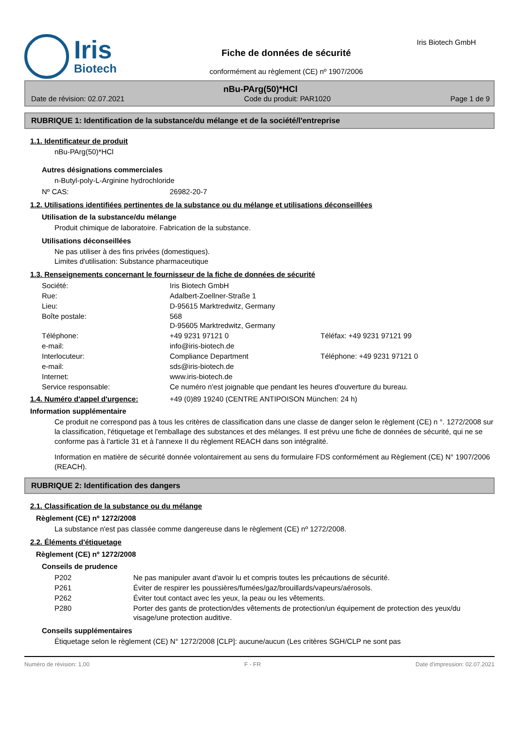Iris
Biotech
Fiche de données de sécurité
conformément au règlement (CE) nº 1907/2006
Iris Biotech GmbH
nBu-PArg(50)*HCl
Date de révision: 02.07.2021 Code du produit: PAR1020 Page 1 de 9
RUBRIQUE 1: Identification de la substance/du mélange et de la société/l'entreprise
1.1. Identificateur de produit
nBu-PArg(50)*HCl
Autres désignations commerciales
n-Butyl-poly-L-Arginine hydrochloride
| Nº CAS: | 26982-20-7 |
1.2. Utilisations identifiées pertinentes de la substance ou du mélange et utilisations déconseillées
Utilisation de la substance/du mélange
Produit chimique de laboratoire. Fabrication de la substance.
Utilisations déconseillées
Ne pas utiliser à des fins privées (domestiques).
Limites d'utilisation: Substance pharmaceutique
1.3. Renseignements concernant le fournisseur de la fiche de données de sécurité
| Société: | Iris Biotech GmbH | |
| Rue: | Adalbert-Zoellner-Straße 1 | |
| Lieu: | D-95615 Marktredwitz, Germany | |
| Boîte postale: | 568 D-95605 Marktredwitz, Germany | |
| Téléphone: | +49 9231 97121 0 | Téléfax: +49 9231 97121 99 |
| e-mail: | info@iris-biotech.de | |
| Interlocuteur: | Compliance Department | Téléphone: +49 9231 97121 0 |
| e-mail: | sds@iris-biotech.de | |
| Internet: | www.iris-biotech.de | |
| Service responsable: | Ce numéro n'est joignable que pendant les heures d'ouverture du bureau. | |
1.4. Numéro d'appel d'urgence: +49 (0)89 19240 (CENTRE ANTIPOISON München: 24 h)
Information supplémentaire
Ce produit ne correspond pas à tous les critères de classification dans une classe de danger selon le règlement (CE) n °. 1272/2008 sur la classification, l'étiquetage et l'emballage des substances et des mélanges. Il est prévu une fiche de données de sécurité, qui ne se conforme pas à l'article 31 et à l'annexe II du règlement REACH dans son intégralité.
Information en matière de sécurité donnée volontairement au sens du formulaire FDS conformément au Règlement (CE) N° 1907/2006 (REACH).
RUBRIQUE 2: Identification des dangers
2.1. Classification de la substance ou du mélange
Règlement (CE) nº 1272/2008
La substance n'est pas classée comme dangereuse dans le règlement (CE) nº 1272/2008.
2.2. Éléments d'étiquetage
Règlement (CE) nº 1272/2008
Conseils de prudence
| P202 | Ne pas manipuler avant d'avoir lu et compris toutes les précautions de sécurité. |
| P261 | Éviter de respirer les poussières/fumées/gaz/brouillards/vapeurs/aérosols. |
| P262 | Éviter tout contact avec les yeux, la peau ou les vêtements. |
| P280 | Porter des gants de protection/des vêtements de protection/un équipement de protection des yeux/du visage/une protection auditive. |
Conseils supplémentaires
Étiquetage selon le règlement (CE) N° 1272/2008 [CLP]: aucune/aucun (Les critères SGH/CLP ne sont pas
Numéro de révision: 1,00 F - FR Date d'impression: 02.07.2021